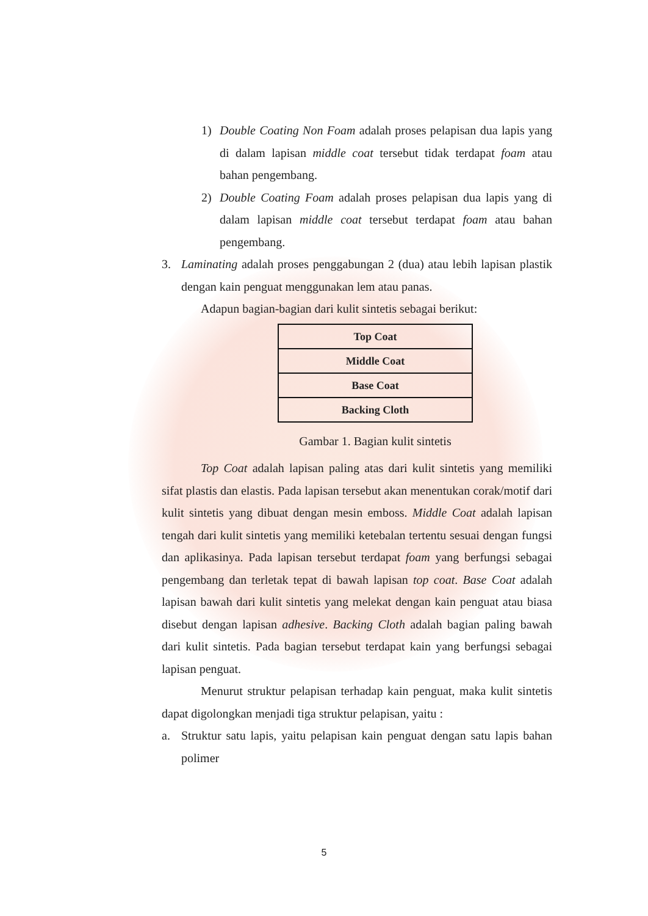1) Double Coating Non Foam adalah proses pelapisan dua lapis yang di dalam lapisan middle coat tersebut tidak terdapat foam atau bahan pengembang.
2) Double Coating Foam adalah proses pelapisan dua lapis yang di dalam lapisan middle coat tersebut terdapat foam atau bahan pengembang.
3. Laminating adalah proses penggabungan 2 (dua) atau lebih lapisan plastik dengan kain penguat menggunakan lem atau panas.
Adapun bagian-bagian dari kulit sintetis sebagai berikut:
Top Coat
Middle Coat
Base Coat
Backing Cloth
Gambar 1. Bagian kulit sintetis
Top Coat adalah lapisan paling atas dari kulit sintetis yang memiliki sifat plastis dan elastis. Pada lapisan tersebut akan menentukan corak/motif dari kulit sintetis yang dibuat dengan mesin emboss. Middle Coat adalah lapisan tengah dari kulit sintetis yang memiliki ketebalan tertentu sesuai dengan fungsi dan aplikasinya. Pada lapisan tersebut terdapat foam yang berfungsi sebagai pengembang dan terletak tepat di bawah lapisan top coat. Base Coat adalah lapisan bawah dari kulit sintetis yang melekat dengan kain penguat atau biasa disebut dengan lapisan adhesive. Backing Cloth adalah bagian paling bawah dari kulit sintetis. Pada bagian tersebut terdapat kain yang berfungsi sebagai lapisan penguat.
Menurut struktur pelapisan terhadap kain penguat, maka kulit sintetis dapat digolongkan menjadi tiga struktur pelapisan, yaitu :
a. Struktur satu lapis, yaitu pelapisan kain penguat dengan satu lapis bahan polimer
5